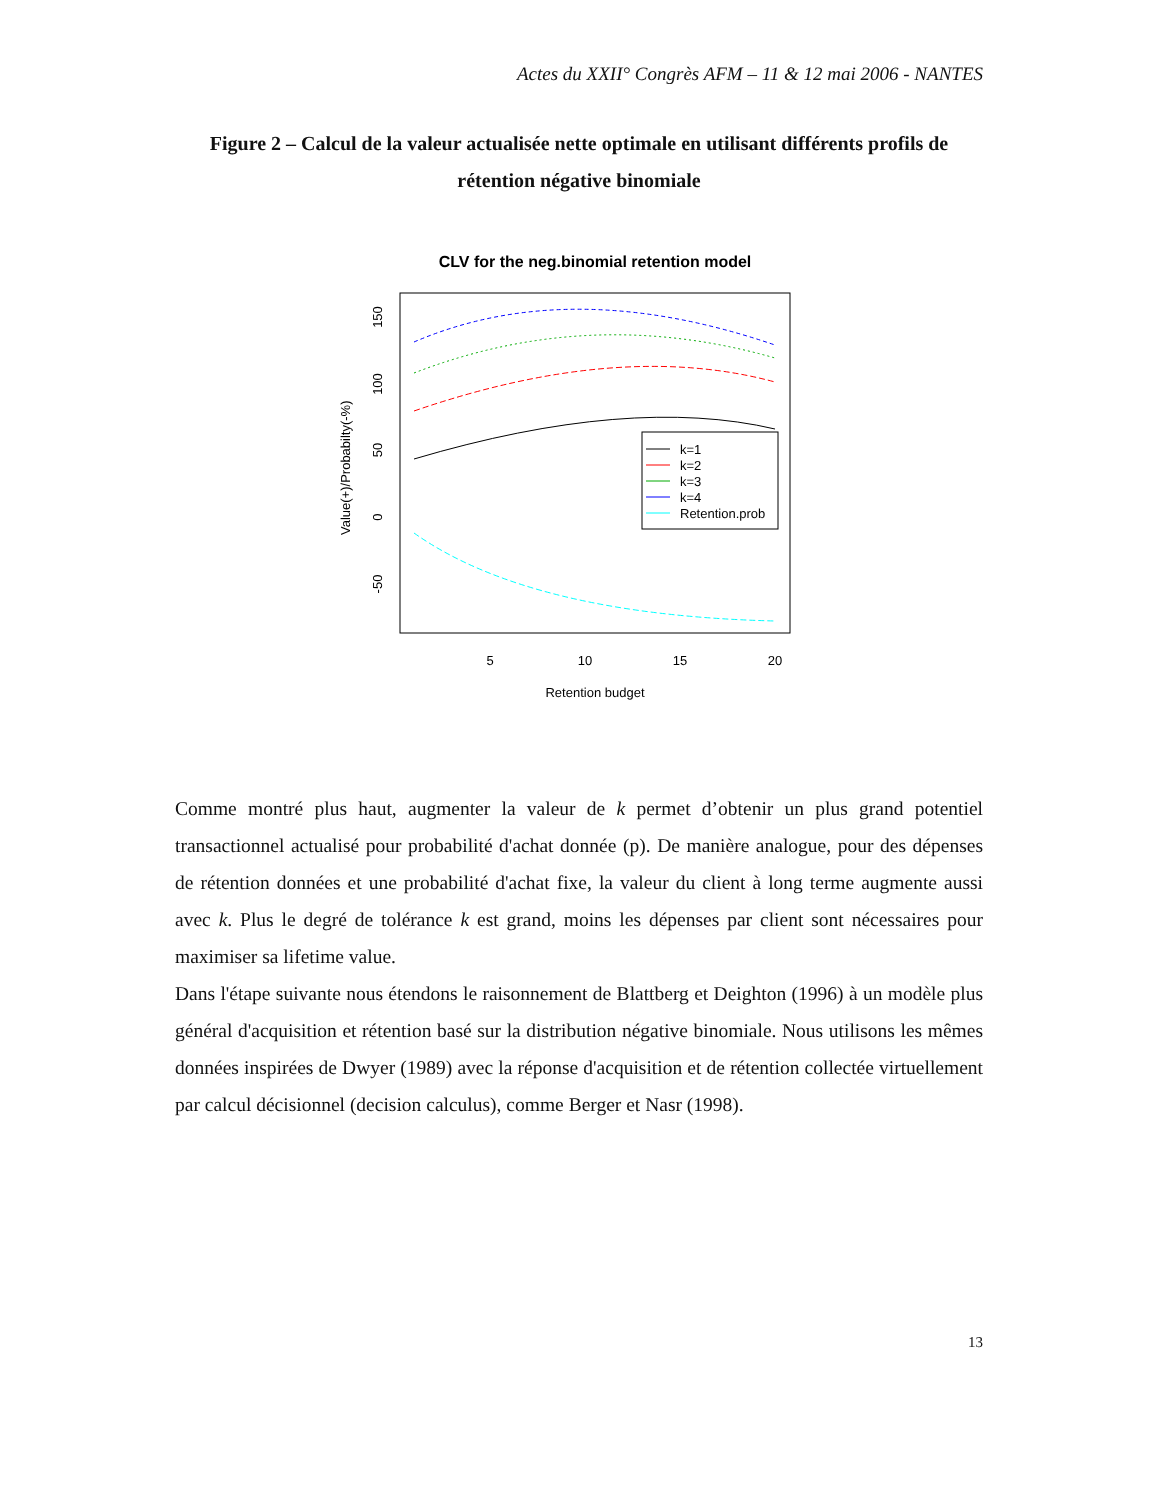Actes du XXII° Congrès AFM – 11 & 12 mai 2006 - NANTES
Figure 2 – Calcul de la valeur actualisée nette optimale en utilisant différents profils de rétention négative binomiale
CLV for the neg.binomial retention model
Value(+)/Probabilty(-%)
150
100
50
0
-50
5
10
15
20
Retention budget
k=1
k=2
k=3
k=4
Retention.prob
Comme montré plus haut, augmenter la valeur de k permet d’obtenir un plus grand potentiel transactionnel actualisé pour probabilité d'achat donnée (p). De manière analogue, pour des dépenses de rétention données et une probabilité d'achat fixe, la valeur du client à long terme augmente aussi avec k. Plus le degré de tolérance k est grand, moins les dépenses par client sont nécessaires pour maximiser sa lifetime value.
Dans l'étape suivante nous étendons le raisonnement de Blattberg et Deighton (1996) à un modèle plus général d'acquisition et rétention basé sur la distribution négative binomiale. Nous utilisons les mêmes données inspirées de Dwyer (1989) avec la réponse d'acquisition et de rétention collectée virtuellement par calcul décisionnel (decision calculus), comme Berger et Nasr (1998).
13